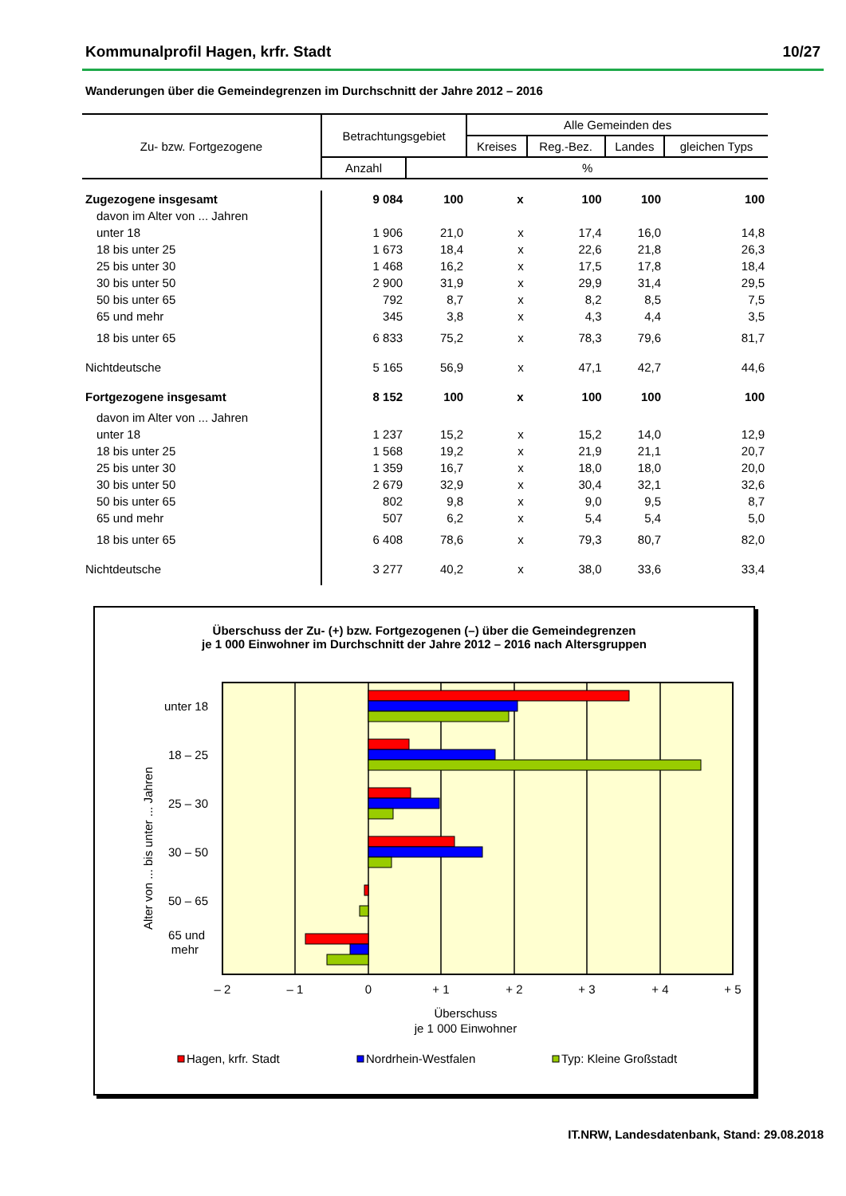Kommunalprofil Hagen, krfr. Stadt 10/27
Wanderungen über die Gemeindegrenzen im Durchschnitt der Jahre 2012 – 2016
| Zu- bzw. Fortgezogene | Betrachtungsgebiet | | Alle Gemeinden des | | | |
| --- | --- | --- | --- | --- | --- | --- |
| | | | Kreises | Reg.-Bez. | Landes | gleichen Typs |
| | Anzahl | % | | | | |
| Zugezogene insgesamt | 9 084 | 100 | x | 100 | 100 | 100 |
| davon im Alter von ... Jahren | | | | | | |
| unter 18 | 1 906 | 21,0 | x | 17,4 | 16,0 | 14,8 |
| 18 bis unter 25 | 1 673 | 18,4 | x | 22,6 | 21,8 | 26,3 |
| 25 bis unter 30 | 1 468 | 16,2 | x | 17,5 | 17,8 | 18,4 |
| 30 bis unter 50 | 2 900 | 31,9 | x | 29,9 | 31,4 | 29,5 |
| 50 bis unter 65 | 792 | 8,7 | x | 8,2 | 8,5 | 7,5 |
| 65 und mehr | 345 | 3,8 | x | 4,3 | 4,4 | 3,5 |
| 18 bis unter 65 | 6 833 | 75,2 | x | 78,3 | 79,6 | 81,7 |
| Nichtdeutsche | 5 165 | 56,9 | x | 47,1 | 42,7 | 44,6 |
| Fortgezogene insgesamt | 8 152 | 100 | x | 100 | 100 | 100 |
| davon im Alter von ... Jahren | | | | | | |
| unter 18 | 1 237 | 15,2 | x | 15,2 | 14,0 | 12,9 |
| 18 bis unter 25 | 1 568 | 19,2 | x | 21,9 | 21,1 | 20,7 |
| 25 bis unter 30 | 1 359 | 16,7 | x | 18,0 | 18,0 | 20,0 |
| 30 bis unter 50 | 2 679 | 32,9 | x | 30,4 | 32,1 | 32,6 |
| 50 bis unter 65 | 802 | 9,8 | x | 9,0 | 9,5 | 8,7 |
| 65 und mehr | 507 | 6,2 | x | 5,4 | 5,4 | 5,0 |
| 18 bis unter 65 | 6 408 | 78,6 | x | 79,3 | 80,7 | 82,0 |
| Nichtdeutsche | 3 277 | 40,2 | x | 38,0 | 33,6 | 33,4 |
Überschuss der Zu- (+) bzw. Fortgezogenen (–) über die Gemeindegrenzen
je 1 000 Einwohner im Durchschnitt der Jahre 2012 – 2016 nach Altersgruppen
unter 18
18 – 25
25 – 30
30 – 50
50 – 65
65 und
mehr
Alter von ... bis unter ... Jahren
– 2
– 1
0
+ 1
+ 2
+ 3
+ 4
+ 5
Überschuss
je 1 000 Einwohner
Hagen, krfr. Stadt
Nordrhein-Westfalen
Typ: Kleine Großstadt
IT.NRW, Landesdatenbank, Stand: 29.08.2018